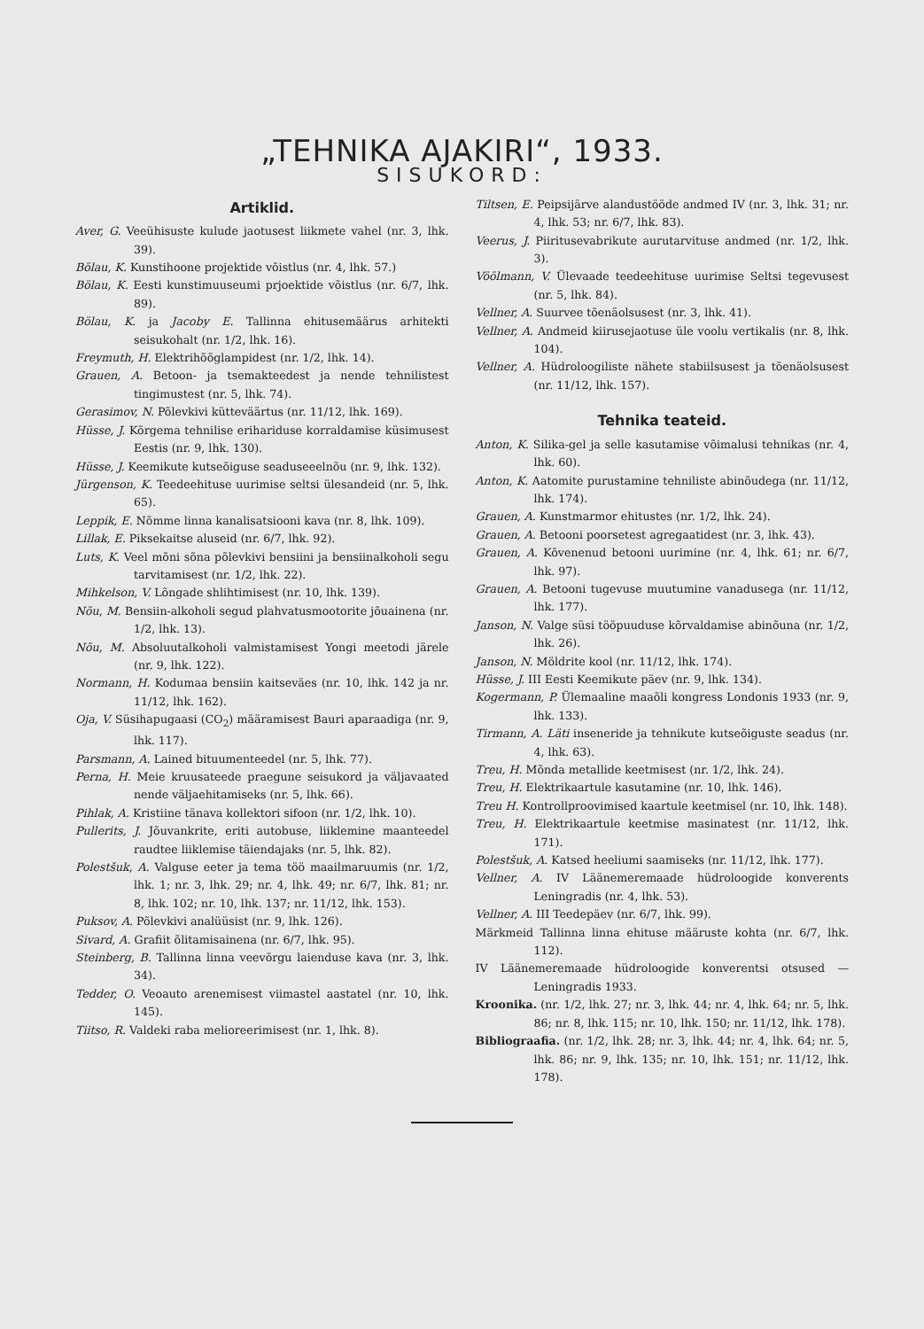„TEHNIKA AJAKIRI“, 1933.
SISUKORD:
Artiklid.
Aver, G. Veeühisuste kulude jaotusest liikmete vahel (nr. 3, lhk. 39).
Bölau, K. Kunstihoone projektide võistlus (nr. 4, lhk. 57.)
Bölau, K. Eesti kunstimuuseumi prjoektide võistlus (nr. 6/7, lhk. 89).
Bölau, K. ja Jacoby E. Tallinna ehitusemäärus arhitekti seisukohalt (nr. 1/2, lhk. 16).
Freymuth, H. Elektrihõõglampidest (nr. 1/2, lhk. 14).
Grauen, A. Betoon- ja tsemakteedest ja nende tehnilistest tingimustest (nr. 5, lhk. 74).
Gerasimov, N. Põlevkivi kütteväärtus (nr. 11/12, lhk. 169).
Hüsse, J. Kõrgema tehnilise erihariduse korraldamise küsimusest Eestis (nr. 9, lhk. 130).
Hüsse, J. Keemikute kutseõiguse seaduseeelnõu (nr. 9, lhk. 132).
Jürgenson, K. Teedeehituse uurimise seltsi ülesandeid (nr. 5, lhk. 65).
Leppik, E. Nõmme linna kanalisatsiooni kava (nr. 8, lhk. 109).
Lillak, E. Piksekaitse aluseid (nr. 6/7, lhk. 92).
Luts, K. Veel mõni sõna põlevkivi bensiini ja bensiinalkoholi segu tarvitamisest (nr. 1/2, lhk. 22).
Mihkelson, V. Lõngade shlihtimisest (nr. 10, lhk. 139).
Nõu, M. Bensiin-alkoholi segud plahvatusmootorite jõuainena (nr. 1/2, lhk. 13).
Nõu, M. Absoluutalkoholi valmistamisest Yongi meetodi järele (nr. 9, lhk. 122).
Normann, H. Kodumaa bensiin kaitseväes (nr. 10, lhk. 142 ja nr. 11/12, lhk. 162).
Oja, V. Süsihapugaasi (CO<sub>2</sub>) määramisest Bauri aparaadiga (nr. 9, lhk. 117).
Parsmann, A. Lained bituumenteedel (nr. 5, lhk. 77).
Perna, H. Meie kruusateede praegune seisukord ja väljavaated nende väljaehitamiseks (nr. 5, lhk. 66).
Pihlak, A. Kristiine tänava kollektori sifoon (nr. 1/2, lhk. 10).
Pullerits, J. Jõuvankrite, eriti autobuse, liiklemine maanteedel raudtee liiklemise täiendajaks (nr. 5, lhk. 82).
Polestšuk, A. Valguse eeter ja tema töö maailmaruumis (nr. 1/2, lhk. 1; nr. 3, lhk. 29; nr. 4, lhk. 49; nr. 6/7, lhk. 81; nr. 8, lhk. 102; nr. 10, lhk. 137; nr. 11/12, lhk. 153).
Puksov, A. Põlevkivi analüüsist (nr. 9, lhk. 126).
Sivard, A. Grafiit õlitamisainena (nr. 6/7, lhk. 95).
Steinberg, B. Tallinna linna veevõrgu laienduse kava (nr. 3, lhk. 34).
Tedder, O. Veoauto arenemisest viimastel aastatel (nr. 10, lhk. 145).
Tiitso, R. Valdeki raba melioreerimisest (nr. 1, lhk. 8).
Tiltsen, E. Peipsijärve alandustööde andmed IV (nr. 3, lhk. 31; nr. 4, lhk. 53; nr. 6/7, lhk. 83).
Veerus, J. Piiritusevabrikute aurutarvituse andmed (nr. 1/2, lhk. 3).
Vöölmann, V. Ülevaade teedeehituse uurimise Seltsi tegevusest (nr. 5, lhk. 84).
Vellner, A. Suurvee tõenäolsusest (nr. 3, lhk. 41).
Vellner, A. Andmeid kiirusejaotuse üle voolu vertikalis (nr. 8, lhk. 104).
Vellner, A. Hüdroloogiliste nähete stabiilsusest ja tõenäolsusest (nr. 11/12, lhk. 157).
Tehnika teateid.
Anton, K. Silika-gel ja selle kasutamise võimalusi tehnikas (nr. 4, lhk. 60).
Anton, K. Aatomite purustamine tehniliste abinõudega (nr. 11/12, lhk. 174).
Grauen, A. Kunstmarmor ehitustes (nr. 1/2, lhk. 24).
Grauen, A. Betooni poorsetest agregaatidest (nr. 3, lhk. 43).
Grauen, A. Kõvenenud betooni uurimine (nr. 4, lhk. 61; nr. 6/7, lhk. 97).
Grauen, A. Betooni tugevuse muutumine vanadusega (nr. 11/12, lhk. 177).
Janson, N. Valge süsi tööpuuduse kõrvaldamise abinõuna (nr. 1/2, lhk. 26).
Janson, N. Möldrite kool (nr. 11/12, lhk. 174).
Hüsse, J. III Eesti Keemikute päev (nr. 9, lhk. 134).
Kogermann, P. Ülemaaline maaõli kongress Londonis 1933 (nr. 9, lhk. 133).
Tirmann, A. Läti inseneride ja tehnikute kutseõiguste seadus (nr. 4, lhk. 63).
Treu, H. Mõnda metallide keetmisest (nr. 1/2, lhk. 24).
Treu, H. Elektrikaartule kasutamine (nr. 10, lhk. 146).
Treu H. Kontrollproovimised kaartule keetmisel (nr. 10, lhk. 148).
Treu, H. Elektrikaartule keetmise masinatest (nr. 11/12, lhk. 171).
Polestšuk, A. Katsed heeliumi saamiseks (nr. 11/12, lhk. 177).
Vellner, A. IV Läänemeremaade hüdroloogide konverents Leningradis (nr. 4, lhk. 53).
Vellner, A. III Teedepäev (nr. 6/7, lhk. 99).
Märkmeid Tallinna linna ehituse määruste kohta (nr. 6/7, lhk. 112).
IV Läänemeremaade hüdroloogide konverentsi otsused — Leningradis 1933.
Kroonika. (nr. 1/2, lhk. 27; nr. 3, lhk. 44; nr. 4, lhk. 64; nr. 5, lhk. 86; nr. 8, lhk. 115; nr. 10, lhk. 150; nr. 11/12, lhk. 178).
Bibliograafia. (nr. 1/2, lhk. 28; nr. 3, lhk. 44; nr. 4, lhk. 64; nr. 5, lhk. 86; nr. 9, lhk. 135; nr. 10, lhk. 151; nr. 11/12, lhk. 178).